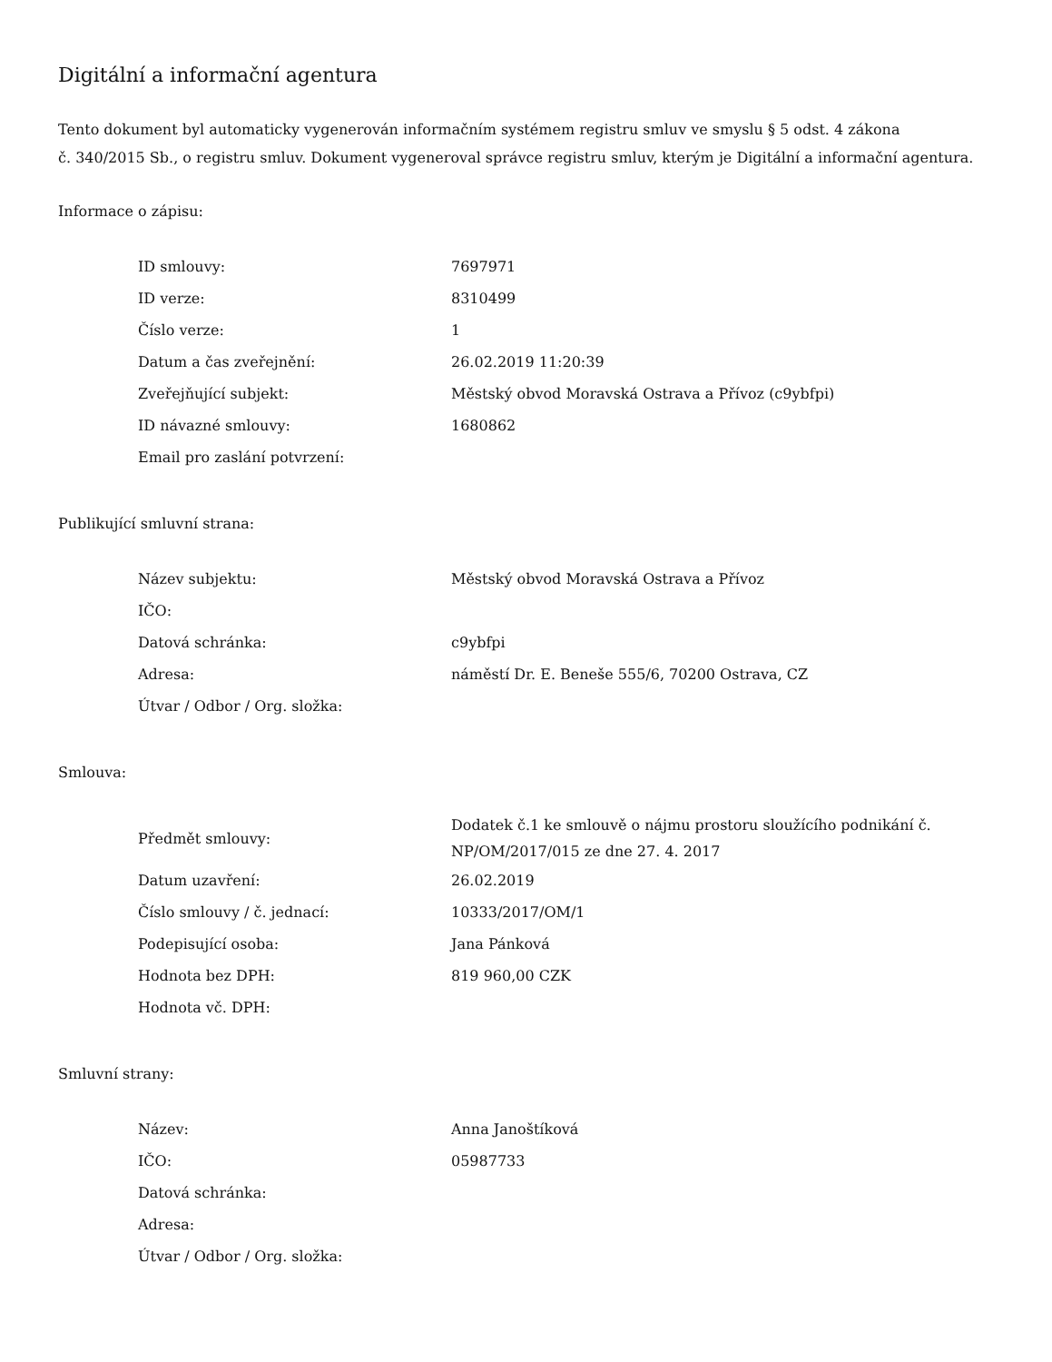Digitální a informační agentura
Tento dokument byl automaticky vygenerován informačním systémem registru smluv ve smyslu § 5 odst. 4 zákona
č. 340/2015 Sb., o registru smluv. Dokument vygeneroval správce registru smluv, kterým je Digitální a informační agentura.
Informace o zápisu:
| ID smlouvy: | 7697971 |
| ID verze: | 8310499 |
| Číslo verze: | 1 |
| Datum a čas zveřejnění: | 26.02.2019 11:20:39 |
| Zveřejňující subjekt: | Městský obvod Moravská Ostrava a Přívoz (c9ybfpi) |
| ID návazné smlouvy: | 1680862 |
| Email pro zaslání potvrzení: | |
Publikující smluvní strana:
| Název subjektu: | Městský obvod Moravská Ostrava a Přívoz |
| IČO: | |
| Datová schránka: | c9ybfpi |
| Adresa: | náměstí Dr. E. Beneše 555/6, 70200 Ostrava, CZ |
| Útvar / Odbor / Org. složka: | |
Smlouva:
| Předmět smlouvy: | Dodatek č.1 ke smlouvě o nájmu prostoru sloužícího podnikání č. NP/OM/2017/015 ze dne 27. 4. 2017 |
| Datum uzavření: | 26.02.2019 |
| Číslo smlouvy / č. jednací: | 10333/2017/OM/1 |
| Podepisující osoba: | Jana Pánková |
| Hodnota bez DPH: | 819 960,00 CZK |
| Hodnota vč. DPH: | |
Smluvní strany:
| Název: | Anna Janoštíková |
| IČO: | 05987733 |
| Datová schránka: | |
| Adresa: | |
| Útvar / Odbor / Org. složka: | |